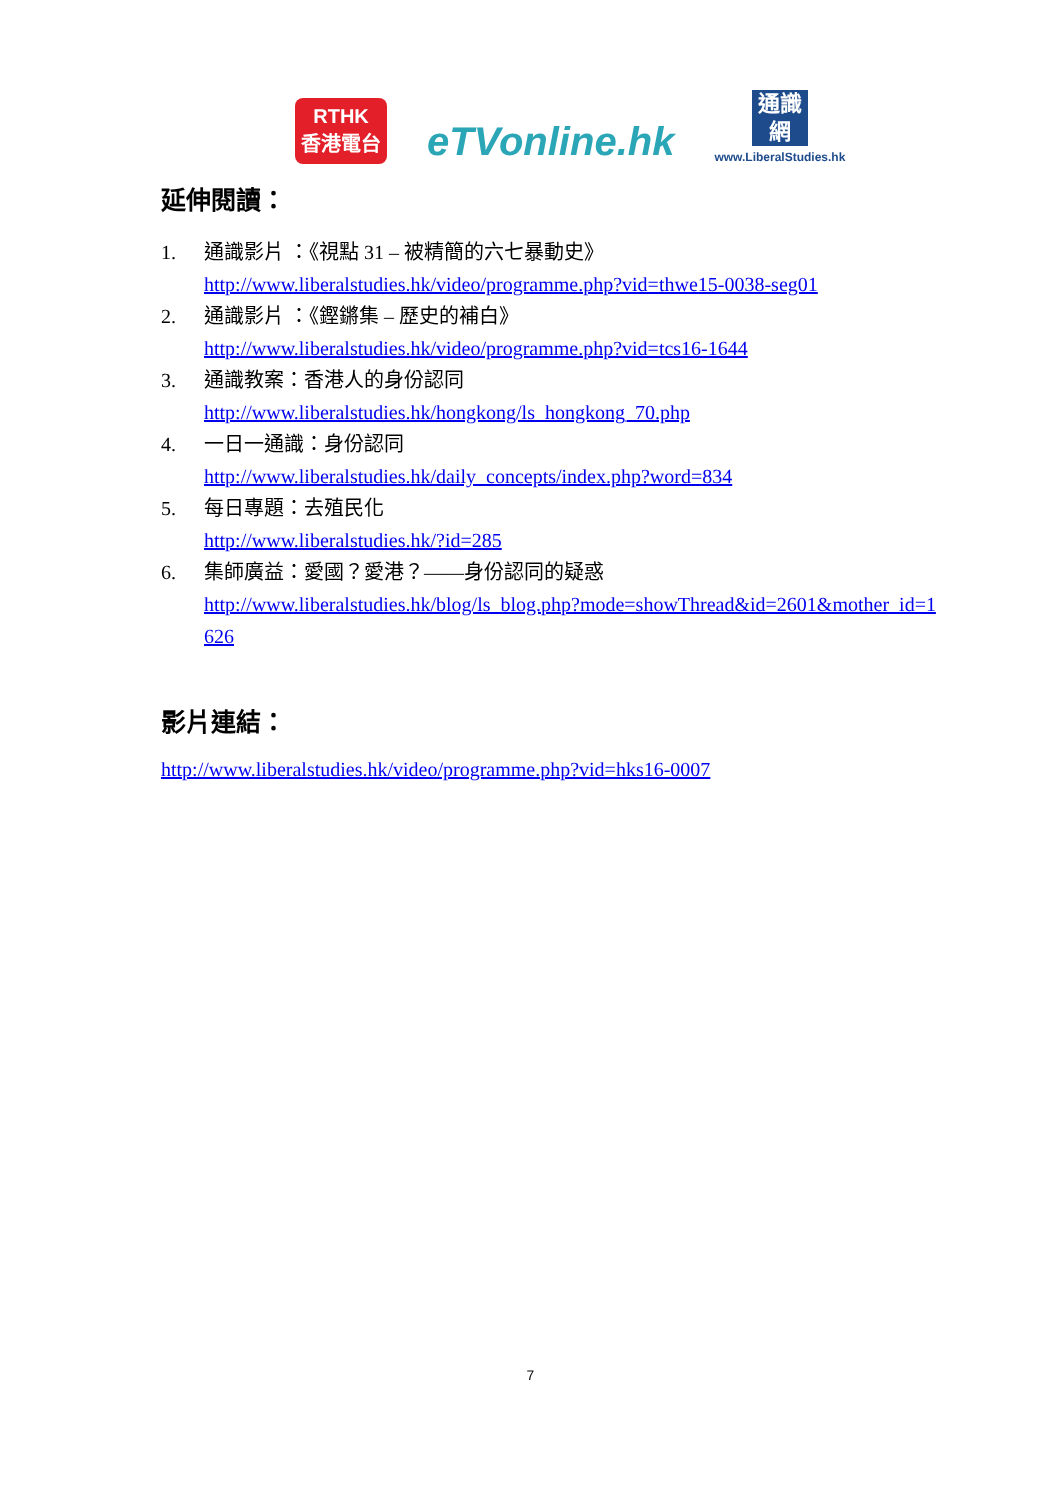RTHK
香港電台
eTVonline.hk
通識網
www.LiberalStudies.hk
延伸閱讀：
1. 通識影片 ：《視點 31 – 被精簡的六七暴動史》
http://www.liberalstudies.hk/video/programme.php?vid=thwe15-0038-seg01
2. 通識影片 ：《鏗鏘集 – 歷史的補白》
http://www.liberalstudies.hk/video/programme.php?vid=tcs16-1644
3. 通識教案：香港人的身份認同
http://www.liberalstudies.hk/hongkong/ls_hongkong_70.php
4. 一日一通識：身份認同
http://www.liberalstudies.hk/daily_concepts/index.php?word=834
5. 每日專題：去殖民化
http://www.liberalstudies.hk/?id=285
6. 集師廣益：愛國？愛港？——身份認同的疑惑
http://www.liberalstudies.hk/blog/ls_blog.php?mode=showThread&id=2601&mother_id=1626
影片連結：
http://www.liberalstudies.hk/video/programme.php?vid=hks16-0007
7